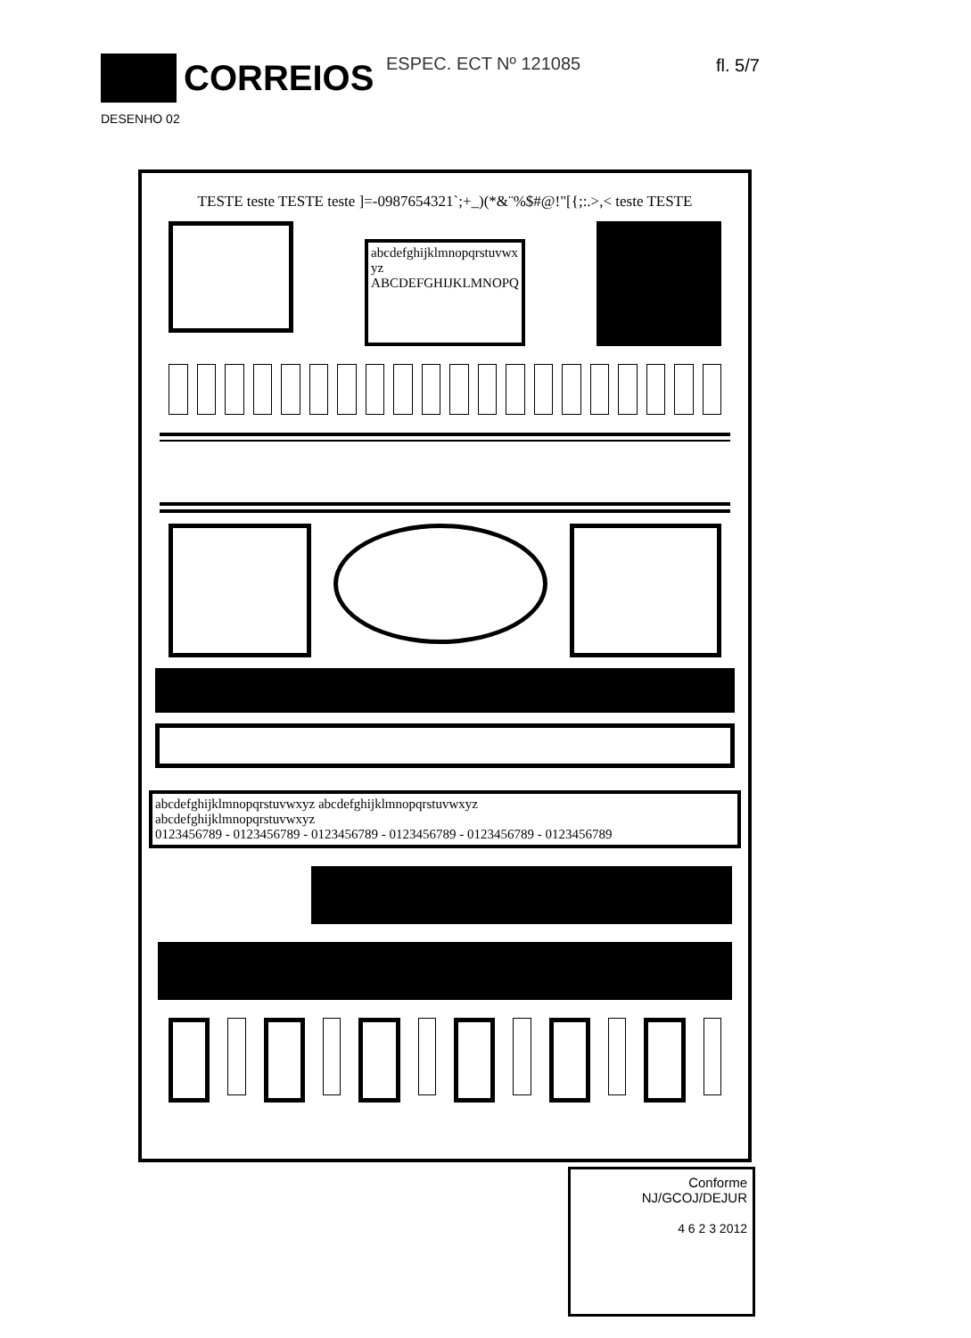CORREIOS
ESPEC. ECT Nº 121085 fl. 5/7
DESENHO 02
TESTE teste TESTE teste ]=-0987654321`;+_)(*&¨%$#@!"[{;:.>,< teste TESTE
abcdefghijklmnopqrstuvwx
yz
ABCDEFGHIJKLMNOPQ
abcdefghijklmnopqrstuvwxyz abcdefghijklmnopqrstuvwxyz
abcdefghijklmnopqrstuvwxyz
0123456789 - 0123456789 - 0123456789 - 0123456789 - 0123456789 - 0123456789
Conforme
NJ/GCOJ/DEJUR
4 6 2 3 2012